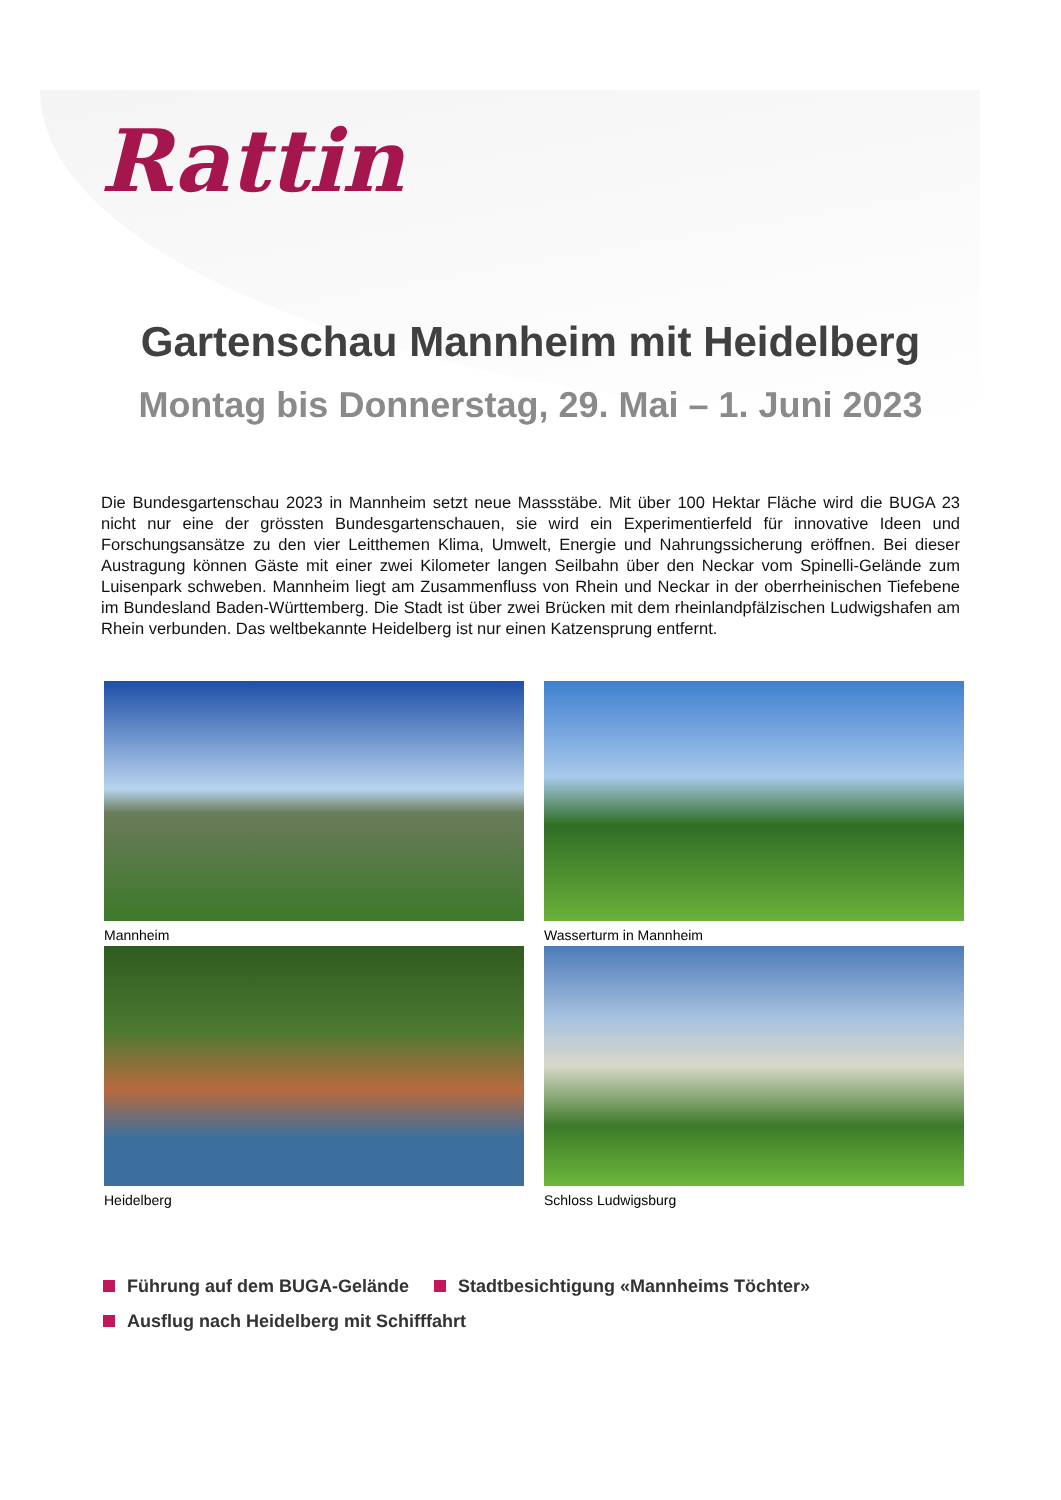Rattin
Gartenschau Mannheim mit Heidelberg
Montag bis Donnerstag, 29. Mai – 1. Juni 2023
Die Bundesgartenschau 2023 in Mannheim setzt neue Massstäbe. Mit über 100 Hektar Fläche wird die BUGA 23 nicht nur eine der grössten Bundesgartenschauen, sie wird ein Experimentierfeld für innovative Ideen und Forschungsansätze zu den vier Leitthemen Klima, Umwelt, Energie und Nahrungssicherung eröffnen. Bei dieser Austragung können Gäste mit einer zwei Kilometer langen Seilbahn über den Neckar vom Spinelli-Gelände zum Luisenpark schweben. Mannheim liegt am Zusammenfluss von Rhein und Neckar in der oberrheinischen Tiefebene im Bundesland Baden-Württemberg. Die Stadt ist über zwei Brücken mit dem rheinlandpfälzischen Ludwigshafen am Rhein verbunden. Das weltbekannte Heidelberg ist nur einen Katzensprung entfernt.
Mannheim
Wasserturm in Mannheim
Heidelberg
Schloss Ludwigsburg
Führung auf dem BUGA-Gelände Stadtbesichtigung «Mannheims Töchter»
Ausflug nach Heidelberg mit Schifffahrt